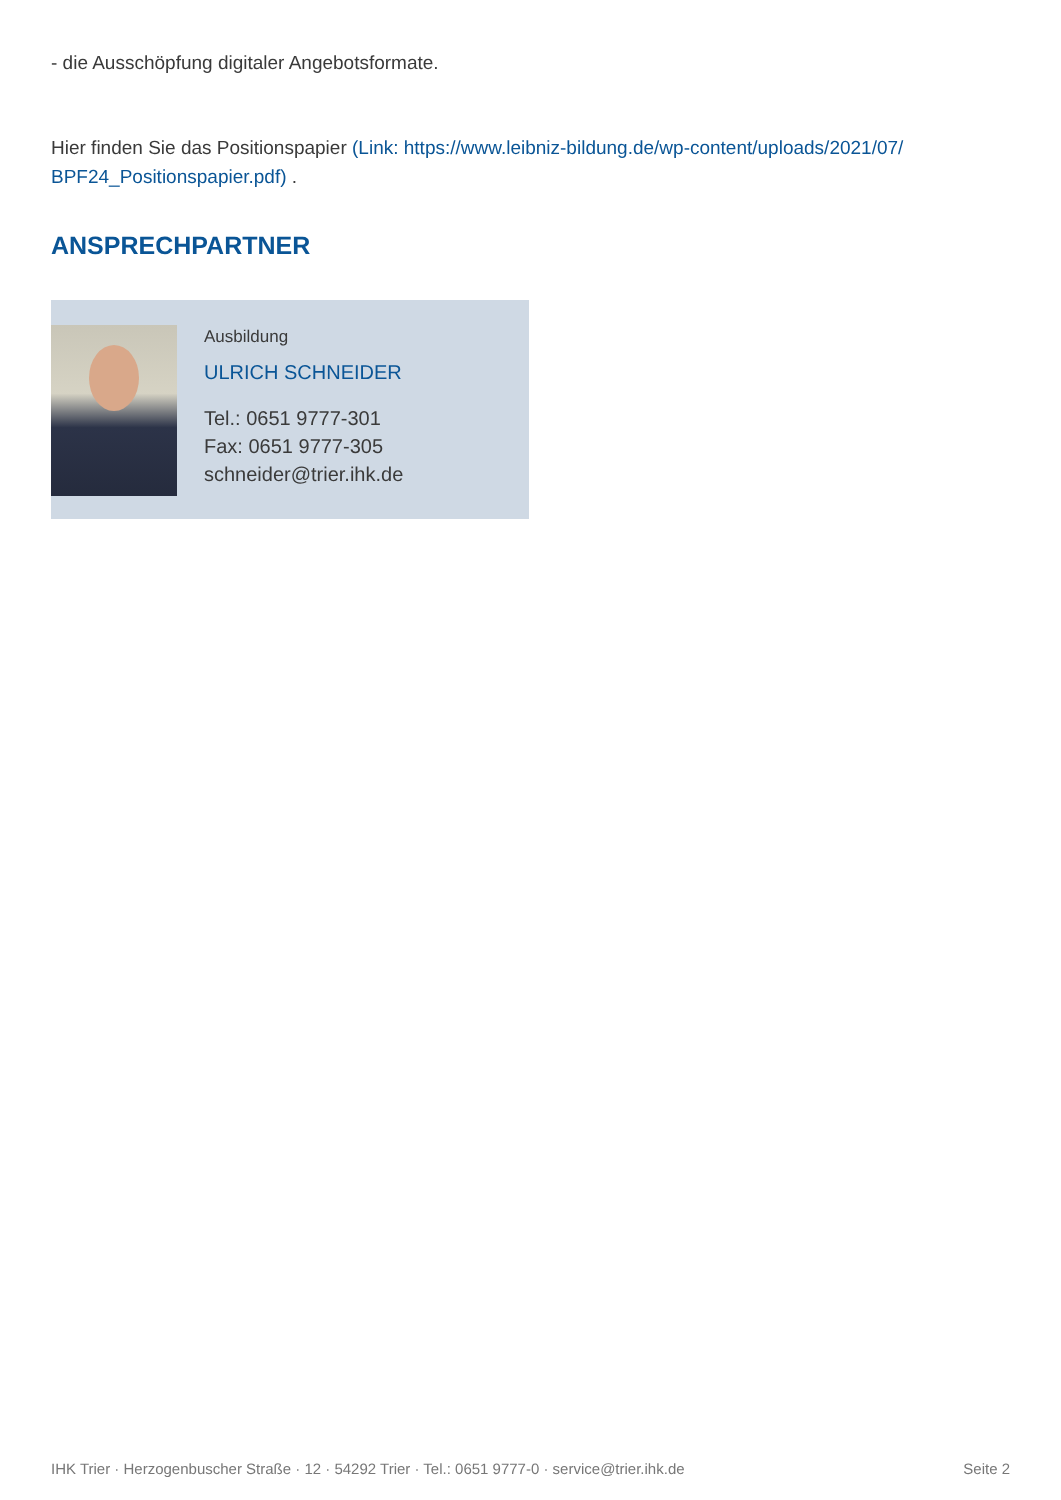- die Ausschöpfung digitaler Angebotsformate.
Hier finden Sie das Positionspapier (Link: https://www.leibniz-bildung.de/wp-content/uploads/2021/07/ BPF24_Positionspapier.pdf) .
ANSPRECHPARTNER
Ausbildung
ULRICH SCHNEIDER
Tel.: 0651 9777-301
Fax: 0651 9777-305
schneider@trier.ihk.de
IHK Trier · Herzogenbuscher Straße · 12 · 54292 Trier · Tel.: 0651 9777-0 · service@trier.ihk.de Seite 2